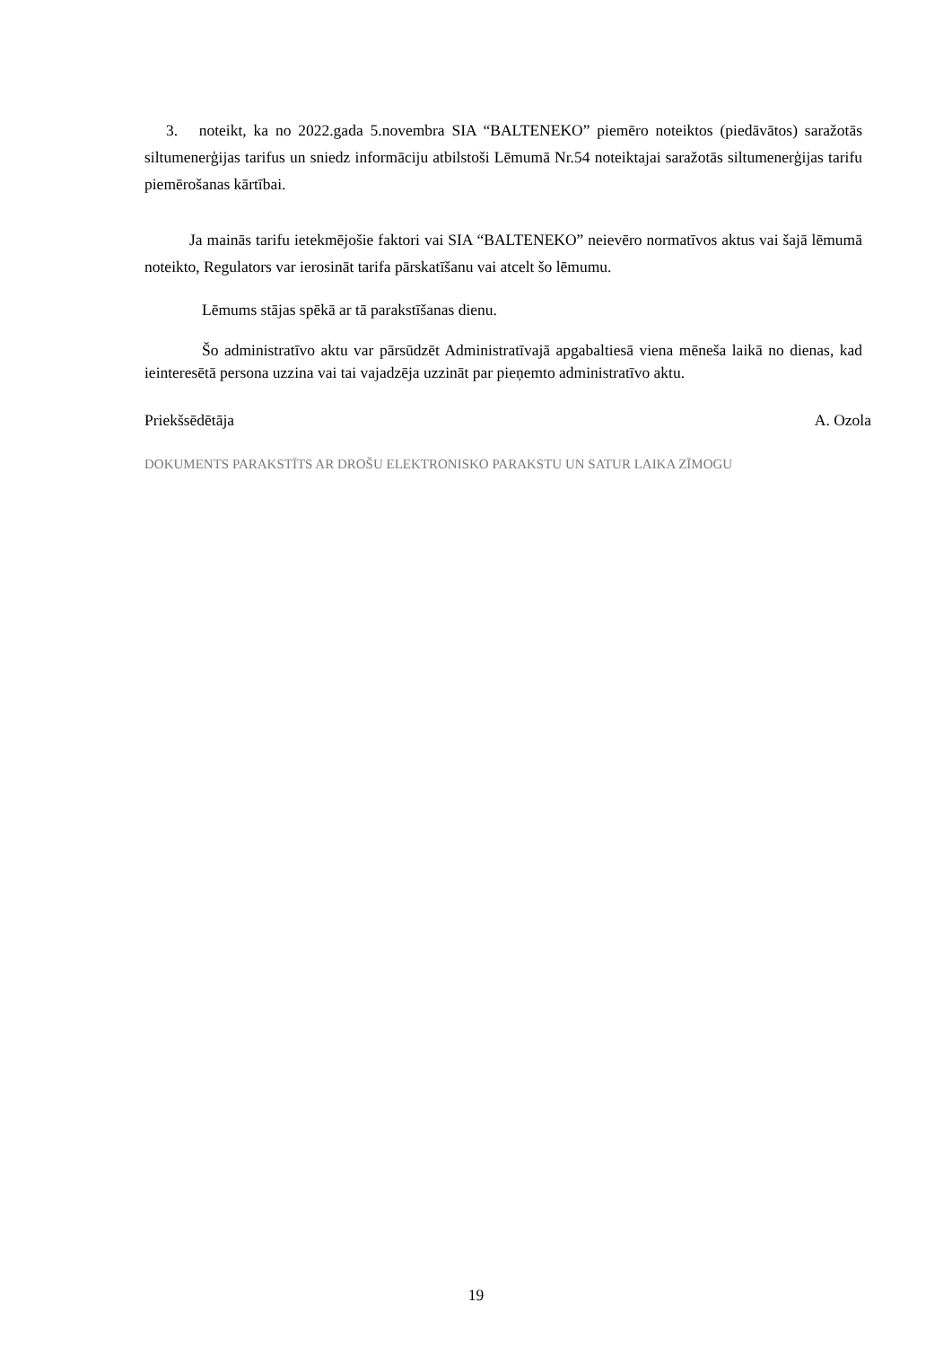3. noteikt, ka no 2022.gada 5.novembra SIA “BALTENEKO” piemēro noteiktos (piedāvātos) saražotās siltumenerģijas tarifus un sniedz informāciju atbilstoši Lēmumā Nr.54 noteiktajai saražotās siltumenerģijas tarifu piemērošanas kārtībai.
Ja mainās tarifu ietekmējošie faktori vai SIA “BALTENEKO” neievēro normatīvos aktus vai šajā lēmumā noteikto, Regulators var ierosināt tarifa pārskatīšanu vai atcelt šo lēmumu.
Lēmums stājas spēkā ar tā parakstīšanas dienu.
Šo administratīvo aktu var pārsūdzēt Administratīvajā apgabaltiesā viena mēneša laikā no dienas, kad ieinteresētā persona uzzina vai tai vajadzēja uzzināt par pieņemto administratīvo aktu.
Priekšsēdētāja A. Ozola
DOKUMENTS PARAKSTĪTS AR DROŠU ELEKTRONISKO PARAKSTU UN SATUR LAIKA ZĪMOGU
19